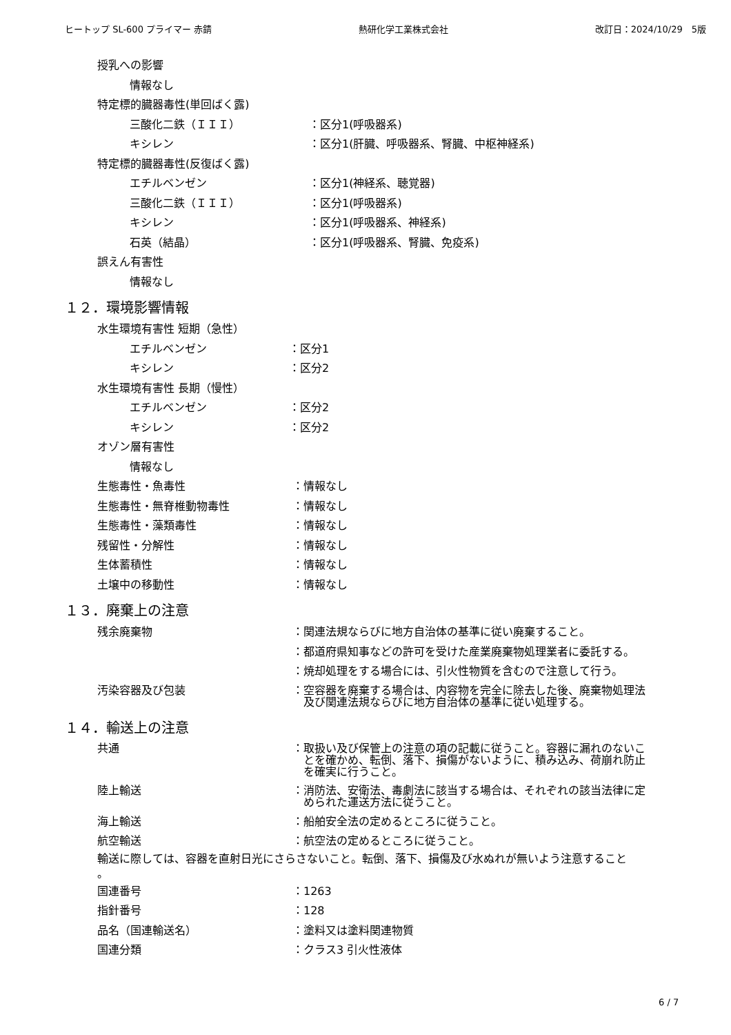ヒートップ SL-600 プライマー 赤錆 熱研化学工業株式会社 改訂日：2024/10/29　5版
授乳への影響
情報なし
特定標的臓器毒性(単回ばく露)
三酸化二鉄（ＩＩＩ） ：区分1(呼吸器系)
キシレン ：区分1(肝臓、呼吸器系、腎臓、中枢神経系)
特定標的臓器毒性(反復ばく露)
エチルベンゼン ：区分1(神経系、聴覚器)
三酸化二鉄（ＩＩＩ） ：区分1(呼吸器系)
キシレン ：区分1(呼吸器系、神経系)
石英（結晶） ：区分1(呼吸器系、腎臓、免疫系)
誤えん有害性
情報なし
１２．環境影響情報
水生環境有害性 短期（急性）
エチルベンゼン ：区分1
キシレン ：区分2
水生環境有害性 長期（慢性）
エチルベンゼン ：区分2
キシレン ：区分2
オゾン層有害性
情報なし
生態毒性・魚毒性 ：情報なし
生態毒性・無脊椎動物毒性 ：情報なし
生態毒性・藻類毒性 ：情報なし
残留性・分解性 ：情報なし
生体蓄積性 ：情報なし
土壌中の移動性 ：情報なし
１３．廃棄上の注意
残余廃棄物 ：関連法規ならびに地方自治体の基準に従い廃棄すること。
：都道府県知事などの許可を受けた産業廃棄物処理業者に委託する。
：焼却処理をする場合には、引火性物質を含むので注意して行う。
汚染容器及び包装 ：空容器を廃棄する場合は、内容物を完全に除去した後、廃棄物処理法
　及び関連法規ならびに地方自治体の基準に従い処理する。
１４．輸送上の注意
共通 ：取扱い及び保管上の注意の項の記載に従うこと。容器に漏れのないこ
　とを確かめ、転倒、落下、損傷がないように、積み込み、荷崩れ防止
　を確実に行うこと。
陸上輸送 ：消防法、安衛法、毒劇法に該当する場合は、それぞれの該当法律に定
　められた運送方法に従うこと。
海上輸送 ：船舶安全法の定めるところに従うこと。
航空輸送 ：航空法の定めるところに従うこと。
輸送に際しては、容器を直射日光にさらさないこと。転倒、落下、損傷及び水ぬれが無いよう注意すること
。
国連番号 ：1263
指針番号 ：128
品名（国連輸送名） ：塗料又は塗料関連物質
国連分類 ：クラス3 引火性液体
6 / 7